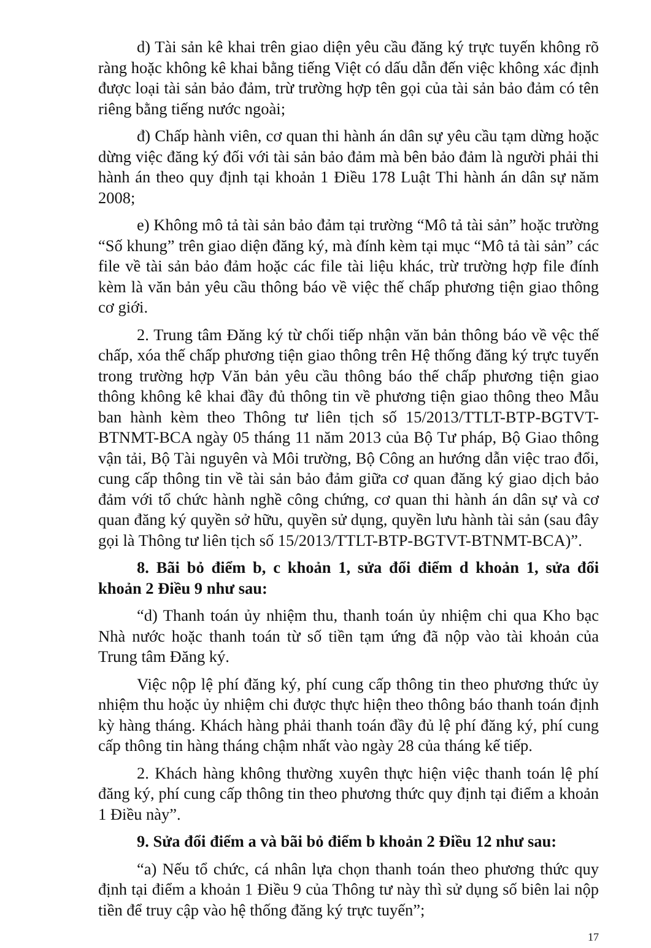d) Tài sản kê khai trên giao diện yêu cầu đăng ký trực tuyến không rõ ràng hoặc không kê khai bằng tiếng Việt có dấu dẫn đến việc không xác định được loại tài sản bảo đảm, trừ trường hợp tên gọi của tài sản bảo đảm có tên riêng bằng tiếng nước ngoài;
đ) Chấp hành viên, cơ quan thi hành án dân sự yêu cầu tạm dừng hoặc dừng việc đăng ký đối với tài sản bảo đảm mà bên bảo đảm là người phải thi hành án theo quy định tại khoản 1 Điều 178 Luật Thi hành án dân sự năm 2008;
e) Không mô tả tài sản bảo đảm tại trường “Mô tả tài sản” hoặc trường “Số khung” trên giao diện đăng ký, mà đính kèm tại mục “Mô tả tài sản” các file về tài sản bảo đảm hoặc các file tài liệu khác, trừ trường hợp file đính kèm là văn bản yêu cầu thông báo về việc thế chấp phương tiện giao thông cơ giới.
2. Trung tâm Đăng ký từ chối tiếp nhận văn bản thông báo về vệc thế chấp, xóa thế chấp phương tiện giao thông trên Hệ thống đăng ký trực tuyến trong trường hợp Văn bản yêu cầu thông báo thế chấp phương tiện giao thông không kê khai đầy đủ thông tin về phương tiện giao thông theo Mẫu ban hành kèm theo Thông tư liên tịch số 15/2013/TTLT-BTP-BGTVT-BTNMT-BCA ngày 05 tháng 11 năm 2013 của Bộ Tư pháp, Bộ Giao thông vận tải, Bộ Tài nguyên và Môi trường, Bộ Công an hướng dẫn việc trao đổi, cung cấp thông tin về tài sản bảo đảm giữa cơ quan đăng ký giao dịch bảo đảm với tổ chức hành nghề công chứng, cơ quan thi hành án dân sự và cơ quan đăng ký quyền sở hữu, quyền sử dụng, quyền lưu hành tài sản (sau đây gọi là Thông tư liên tịch số 15/2013/TTLT-BTP-BGTVT-BTNMT-BCA)”.
8. Bãi bỏ điểm b, c khoản 1, sửa đổi điểm d khoản 1, sửa đổi khoản 2 Điều 9 như sau:
“d) Thanh toán ủy nhiệm thu, thanh toán ủy nhiệm chi qua Kho bạc Nhà nước hoặc thanh toán từ số tiền tạm ứng đã nộp vào tài khoản của Trung tâm Đăng ký.
Việc nộp lệ phí đăng ký, phí cung cấp thông tin theo phương thức ủy nhiệm thu hoặc ủy nhiệm chi được thực hiện theo thông báo thanh toán định kỳ hàng tháng. Khách hàng phải thanh toán đầy đủ lệ phí đăng ký, phí cung cấp thông tin hàng tháng chậm nhất vào ngày 28 của tháng kế tiếp.
2. Khách hàng không thường xuyên thực hiện việc thanh toán lệ phí đăng ký, phí cung cấp thông tin theo phương thức quy định tại điểm a khoản 1 Điều này”.
9. Sửa đổi điểm a và bãi bỏ điểm b khoản 2 Điều 12 như sau:
“a) Nếu tổ chức, cá nhân lựa chọn thanh toán theo phương thức quy định tại điểm a khoản 1 Điều 9 của Thông tư này thì sử dụng số biên lai nộp tiền để truy cập vào hệ thống đăng ký trực tuyến”;
17